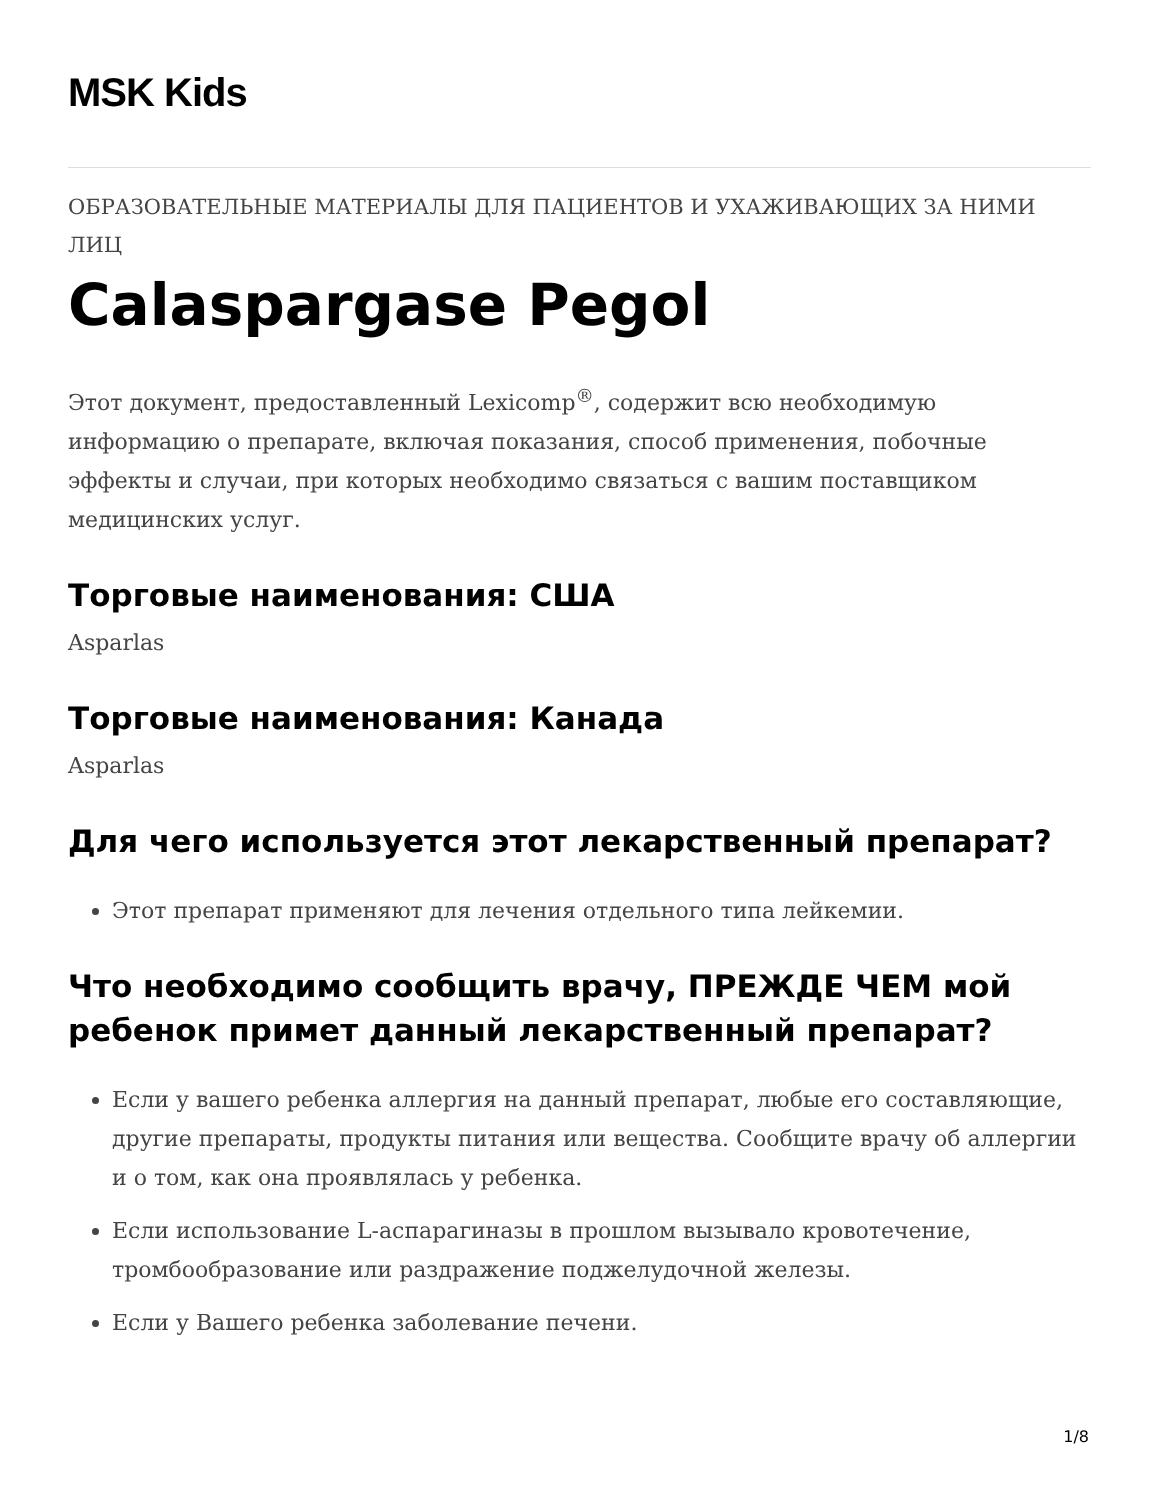MSK Kids
ОБРАЗОВАТЕЛЬНЫЕ МАТЕРИАЛЫ ДЛЯ ПАЦИЕНТОВ И УХАЖИВАЮЩИХ ЗА НИМИ ЛИЦ
Calaspargase Pegol
Этот документ, предоставленный Lexicomp<sup>®</sup>, содержит всю необходимую информацию о препарате, включая показания, способ применения, побочные эффекты и случаи, при которых необходимо связаться с вашим поставщиком медицинских услуг.
Торговые наименования: США
Asparlas
Торговые наименования: Канада
Asparlas
Для чего используется этот лекарственный препарат?
Этот препарат применяют для лечения отдельного типа лейкемии.
Что необходимо сообщить врачу, ПРЕЖДЕ ЧЕМ мой ребенок примет данный лекарственный препарат?
Если у вашего ребенка аллергия на данный препарат, любые его составляющие, другие препараты, продукты питания или вещества. Сообщите врачу об аллергии и о том, как она проявлялась у ребенка.
Если использование L-аспарагиназы в прошлом вызывало кровотечение, тромбообразование или раздражение поджелудочной железы.
Если у Вашего ребенка заболевание печени.
1/8